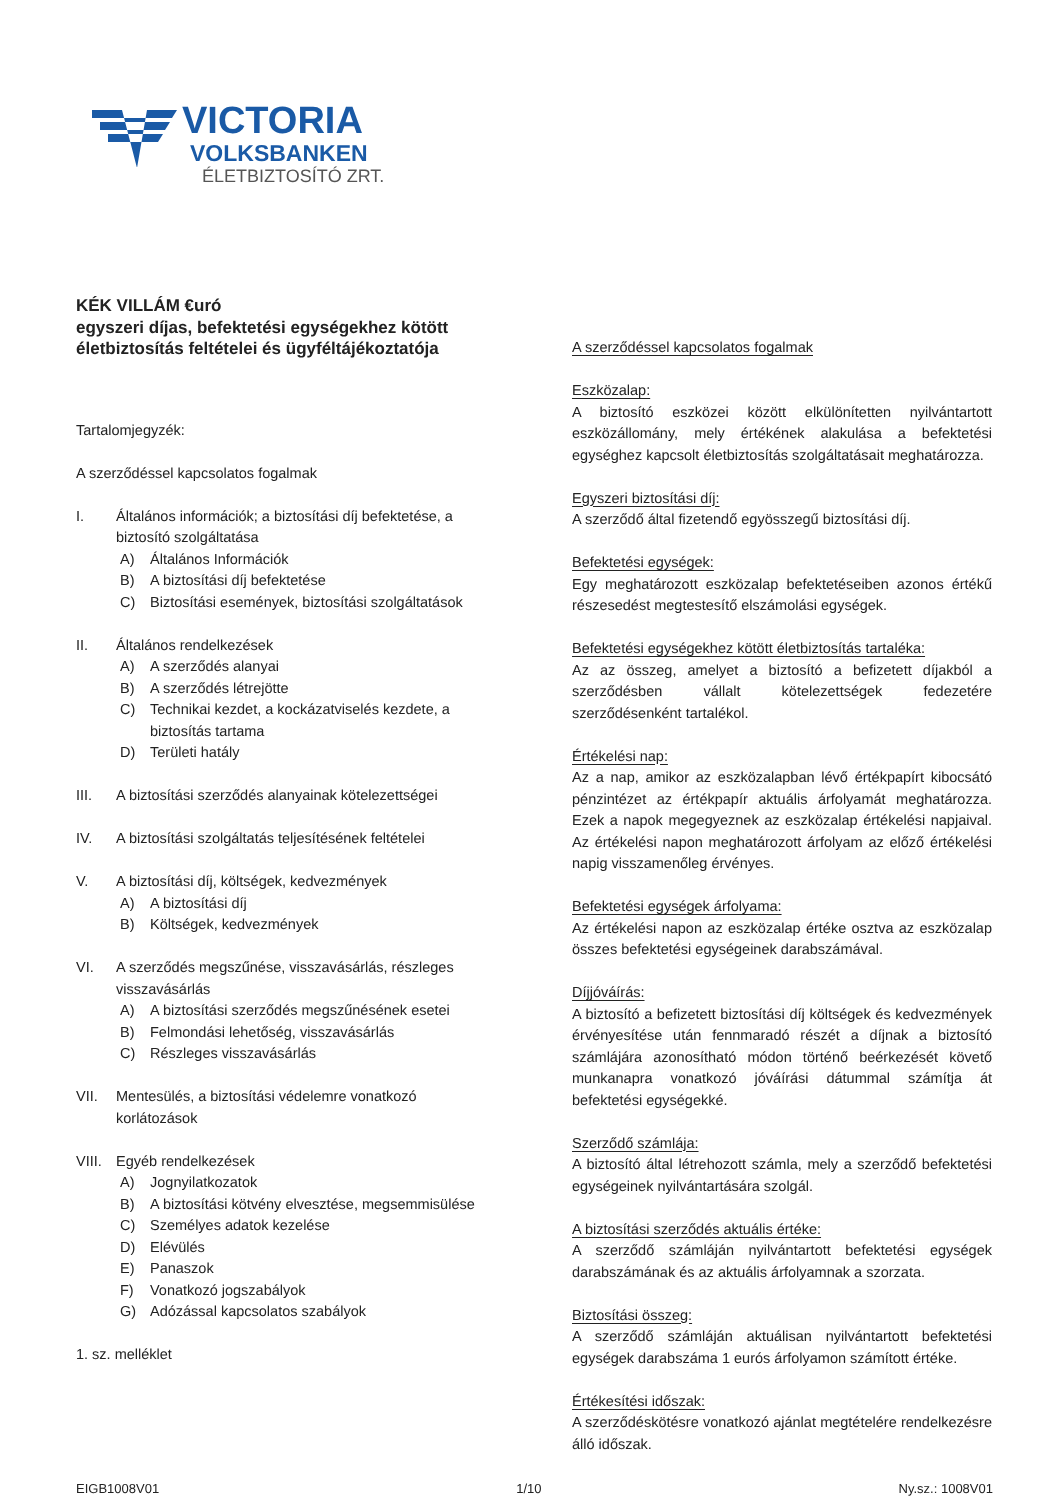VICTORIA
VOLKSBANKEN
ÉLETBIZTOSÍTÓ ZRT.
KÉK VILLÁM €uró
egyszeri díjas, befektetési egységekhez kötött életbiztosítás feltételei és ügyféltájékoztatója
Tartalomjegyzék:
A szerződéssel kapcsolatos fogalmak
I. Általános információk; a biztosítási díj befektetése, a biztosító szolgáltatása
A) Általános Információk
B) A biztosítási díj befektetése
C) Biztosítási események, biztosítási szolgáltatások
II. Általános rendelkezések
A) A szerződés alanyai
B) A szerződés létrejötte
C) Technikai kezdet, a kockázatviselés kezdete, a biztosítás tartama
D) Területi hatály
III. A biztosítási szerződés alanyainak kötelezettségei
IV. A biztosítási szolgáltatás teljesítésének feltételei
V. A biztosítási díj, költségek, kedvezmények
A) A biztosítási díj
B) Költségek, kedvezmények
VI. A szerződés megszűnése, visszavásárlás, részleges visszavásárlás
A) A biztosítási szerződés megszűnésének esetei
B) Felmondási lehetőség, visszavásárlás
C) Részleges visszavásárlás
VII. Mentesülés, a biztosítási védelemre vonatkozó korlátozások
VIII. Egyéb rendelkezések
A) Jognyilatkozatok
B) A biztosítási kötvény elvesztése, megsemmisülése
C) Személyes adatok kezelése
D) Elévülés
E) Panaszok
F) Vonatkozó jogszabályok
G) Adózással kapcsolatos szabályok
1. sz. melléklet
A szerződéssel kapcsolatos fogalmak
Eszközalap:
A biztosító eszközei között elkülönítetten nyilvántartott eszközállomány, mely értékének alakulása a befektetési egységhez kapcsolt életbiztosítás szolgáltatásait meghatározza.
Egyszeri biztosítási díj:
A szerződő által fizetendő egyösszegű biztosítási díj.
Befektetési egységek:
Egy meghatározott eszközalap befektetéseiben azonos értékű részesedést megtestesítő elszámolási egységek.
Befektetési egységekhez kötött életbiztosítás tartaléka:
Az az összeg, amelyet a biztosító a befizetett díjakból a szerződésben vállalt kötelezettségek fedezetére szerződésenként tartalékol.
Értékelési nap:
Az a nap, amikor az eszközalapban lévő értékpapírt kibocsátó pénzintézet az értékpapír aktuális árfolyamát meghatározza. Ezek a napok megegyeznek az eszközalap értékelési napjaival. Az értékelési napon meghatározott árfolyam az előző értékelési napig visszamenőleg érvényes.
Befektetési egységek árfolyama:
Az értékelési napon az eszközalap értéke osztva az eszközalap összes befektetési egységeinek darabszámával.
Díjjóváírás:
A biztosító a befizetett biztosítási díj költségek és kedvezmények érvényesítése után fennmaradó részét a díjnak a biztosító számlájára azonosítható módon történő beérkezését követő munkanapra vonatkozó jóváírási dátummal számítja át befektetési egységekké.
Szerződő számlája:
A biztosító által létrehozott számla, mely a szerződő befektetési egységeinek nyilvántartására szolgál.
A biztosítási szerződés aktuális értéke:
A szerződő számláján nyilvántartott befektetési egységek darabszámának és az aktuális árfolyamnak a szorzata.
Biztosítási összeg:
A szerződő számláján aktuálisan nyilvántartott befektetési egységek darabszáma 1 eurós árfolyamon számított értéke.
Értékesítési időszak:
A szerződéskötésre vonatkozó ajánlat megtételére rendelkezésre álló időszak.
EIGB1008V01 1/10 Ny.sz.: 1008V01